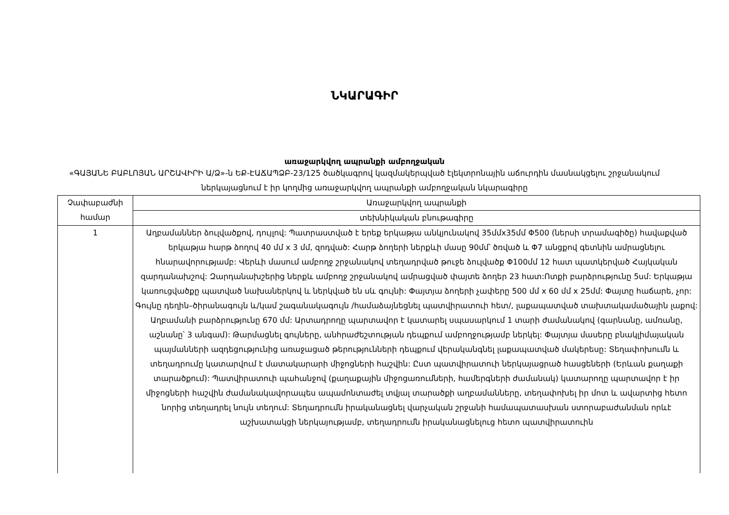ՆԿԱՐԱԳԻՐ
առաջարկվող ապրանքի ամբողջական
«ԳԱՅԱՆԵ ԲԱԲԼՈՅԱՆ ԱՐՇԱՎԻՐԻ Ա/Ձ»-ն ԵՔ-ԷԱՃԱՊՁԲ-23/125 ծածկագրով կազմակերպված էլեկտրոնային աճուրդին մասնակցելու շրջանակում ներկայացնում է իր կողմից առաջարկվող ապրանքի ամբողջական նկարագիրը
| Չափաբաժնի համար | Առաջարկվող ապրանքի |
| --- | --- |
| | տեխնիկական բնութագիրը |
| 1 | Աղբամաններ ձուլվածքով, դույլով: Պատրաստված է երեք երկաթյա անկյունակով 35մմx35մմ Φ500 (ներսի տրամագիծը) հավաքված երկաթյա հարթ ձողով 40 մմ x 3 մմ, զոդված: Հարթ ձողերի ներքևի մասը 90մմ՝ ծռված և Φ7 անցքով գետնին ամրացնելու հնարավորությամբ: Վերևի մասում ամբողջ շրջանակով տեղադրված թուջե ձուլվածք Φ100մմ 12 հատ պատկերված Հայկական զարդանախշով: Զարդանախշերից ներքև ամբողջ շրջանակով ամրացված փայտե ձողեր 23 հատ:Ոտքի բարձրությունը 5սմ: Երկաթյա կառուցվածքը պատված նախաներկով և ներկված են սև գույնի: Փայտյա ձողերի չափերը 500 մմ x 60 մմ x 25մմ: Փայտը հաճարե, չոր: Գույնը դեղին–ծիրանագույն և/կամ շագանակագույն /համաձայնեցնել պատվիրատուի հետ/, լաքապատված տախտակամածային լաքով: Աղբամանի բարձրությունը 670 մմ: Արտադրողը պարտավոր է կատարել սպասարկում 1 տարի ժամանակով (գարնանը, ամռանը, աշնանը՝ 3 անգամ): Թարմացնել գույները, անհրաժեշտության դեպքում ամբողջությամբ ներկել: Փայտյա մասերը բնակլիմայական պայմանների ազդեցությունից առաջացած թերությունների դեպքում վերականգնել լաքապատված մակերեսը: Տեղափոխումն և տեղադրումը կատարվում է մատակարարի միջոցների հաշվին: Ըստ պատվիրատուի ներկայացրած հասցեների (Երևան քաղաքի տարածքում): Պատվիրատուի պահանջով (քաղաքային միջոցառումների, համերգների ժամանակ) կատարողը պարտավոր է իր միջոցների հաշվին ժամանակավորապես ապամոնտաժել տվյալ տարածքի աղբամանները, տեղափոխել իր մոտ և ավարտից հետո նորից տեղադրել նույն տեղում: Տեղադրումն իրականացնել վարչական շրջանի համապատասխան ստորաբաժանման որևէ աշխատակցի ներկայությամբ, տեղադրումն իրականացնելուց հետո պատվիրատուին |